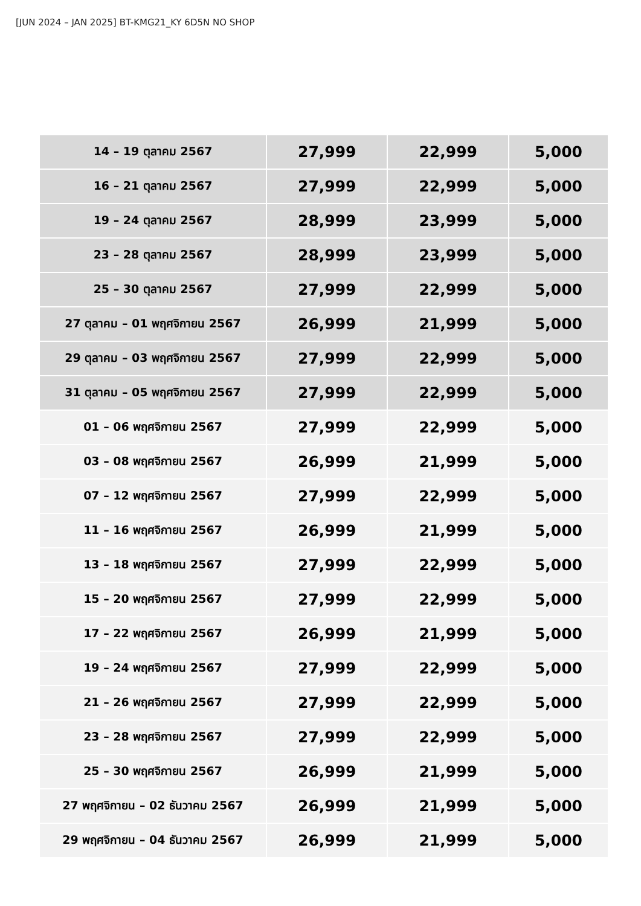[JUN 2024 – JAN 2025] BT-KMG21_KY 6D5N NO SHOP
| 14 – 19 ตุลาคม 2567 | 27,999 | 22,999 | 5,000 |
| 16 – 21 ตุลาคม 2567 | 27,999 | 22,999 | 5,000 |
| 19 – 24 ตุลาคม 2567 | 28,999 | 23,999 | 5,000 |
| 23 – 28 ตุลาคม 2567 | 28,999 | 23,999 | 5,000 |
| 25 – 30 ตุลาคม 2567 | 27,999 | 22,999 | 5,000 |
| 27 ตุลาคม – 01 พฤศจิกายน 2567 | 26,999 | 21,999 | 5,000 |
| 29 ตุลาคม – 03 พฤศจิกายน 2567 | 27,999 | 22,999 | 5,000 |
| 31 ตุลาคม – 05 พฤศจิกายน 2567 | 27,999 | 22,999 | 5,000 |
| 01 – 06 พฤศจิกายน 2567 | 27,999 | 22,999 | 5,000 |
| 03 – 08 พฤศจิกายน 2567 | 26,999 | 21,999 | 5,000 |
| 07 – 12 พฤศจิกายน 2567 | 27,999 | 22,999 | 5,000 |
| 11 – 16 พฤศจิกายน 2567 | 26,999 | 21,999 | 5,000 |
| 13 – 18 พฤศจิกายน 2567 | 27,999 | 22,999 | 5,000 |
| 15 – 20 พฤศจิกายน 2567 | 27,999 | 22,999 | 5,000 |
| 17 – 22 พฤศจิกายน 2567 | 26,999 | 21,999 | 5,000 |
| 19 – 24 พฤศจิกายน 2567 | 27,999 | 22,999 | 5,000 |
| 21 – 26 พฤศจิกายน 2567 | 27,999 | 22,999 | 5,000 |
| 23 – 28 พฤศจิกายน 2567 | 27,999 | 22,999 | 5,000 |
| 25 – 30 พฤศจิกายน 2567 | 26,999 | 21,999 | 5,000 |
| 27 พฤศจิกายน – 02 ธันวาคม 2567 | 26,999 | 21,999 | 5,000 |
| 29 พฤศจิกายน – 04 ธันวาคม 2567 | 26,999 | 21,999 | 5,000 |